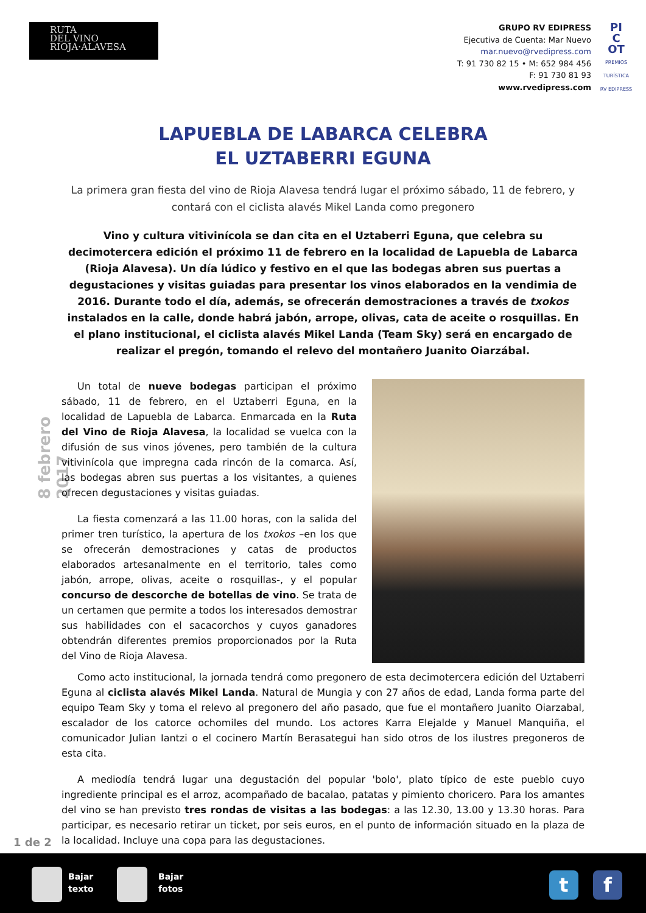RUTA
DEL VINO
RIOJA·ALAVESA
GRUPO RV EDIPRESS
Ejecutiva de Cuenta: Mar Nuevo
mar.nuevo@rvedipress.com
T: 91 730 82 15 • M: 652 984 456
F: 91 730 81 93
www.rvedipress.com
PI
C
OT
PREMIOS TURÍSTICA RV EDIPRESS
LAPUEBLA DE LABARCA CELEBRA
EL UZTABERRI EGUNA
La primera gran fiesta del vino de Rioja Alavesa tendrá lugar el próximo sábado, 11 de febrero, y contará con el ciclista alavés Mikel Landa como pregonero
Vino y cultura vitivinícola se dan cita en el Uztaberri Eguna, que celebra su decimotercera edición el próximo 11 de febrero en la localidad de Lapuebla de Labarca (Rioja Alavesa). Un día lúdico y festivo en el que las bodegas abren sus puertas a degustaciones y visitas guiadas para presentar los vinos elaborados en la vendimia de 2016. Durante todo el día, además, se ofrecerán demostraciones a través de txokos instalados en la calle, donde habrá jabón, arrope, olivas, cata de aceite o rosquillas. En el plano institucional, el ciclista alavés Mikel Landa (Team Sky) será en encargado de realizar el pregón, tomando el relevo del montañero Juanito Oiarzábal.
8 febrero 2017
Un total de nueve bodegas participan el próximo sábado, 11 de febrero, en el Uztaberri Eguna, en la localidad de Lapuebla de Labarca. Enmarcada en la Ruta del Vino de Rioja Alavesa, la localidad se vuelca con la difusión de sus vinos jóvenes, pero también de la cultura vitivinícola que impregna cada rincón de la comarca. Así, las bodegas abren sus puertas a los visitantes, a quienes ofrecen degustaciones y visitas guiadas.
La fiesta comenzará a las 11.00 horas, con la salida del primer tren turístico, la apertura de los txokos –en los que se ofrecerán demostraciones y catas de productos elaborados artesanalmente en el territorio, tales como jabón, arrope, olivas, aceite o rosquillas-, y el popular concurso de descorche de botellas de vino. Se trata de un certamen que permite a todos los interesados demostrar sus habilidades con el sacacorchos y cuyos ganadores obtendrán diferentes premios proporcionados por la Ruta del Vino de Rioja Alavesa.
Como acto institucional, la jornada tendrá como pregonero de esta decimotercera edición del Uztaberri Eguna al ciclista alavés Mikel Landa. Natural de Mungia y con 27 años de edad, Landa forma parte del equipo Team Sky y toma el relevo al pregonero del año pasado, que fue el montañero Juanito Oiarzabal, escalador de los catorce ochomiles del mundo. Los actores Karra Elejalde y Manuel Manquiña, el comunicador Julian Iantzi o el cocinero Martín Berasategui han sido otros de los ilustres pregoneros de esta cita.
A mediodía tendrá lugar una degustación del popular 'bolo', plato típico de este pueblo cuyo ingrediente principal es el arroz, acompañado de bacalao, patatas y pimiento choricero. Para los amantes del vino se han previsto tres rondas de visitas a las bodegas: a las 12.30, 13.00 y 13.30 horas. Para participar, es necesario retirar un ticket, por seis euros, en el punto de información situado en la plaza de la localidad. Incluye una copa para las degustaciones.
1 de 2
Bajar
texto
Bajar
fotos
t f